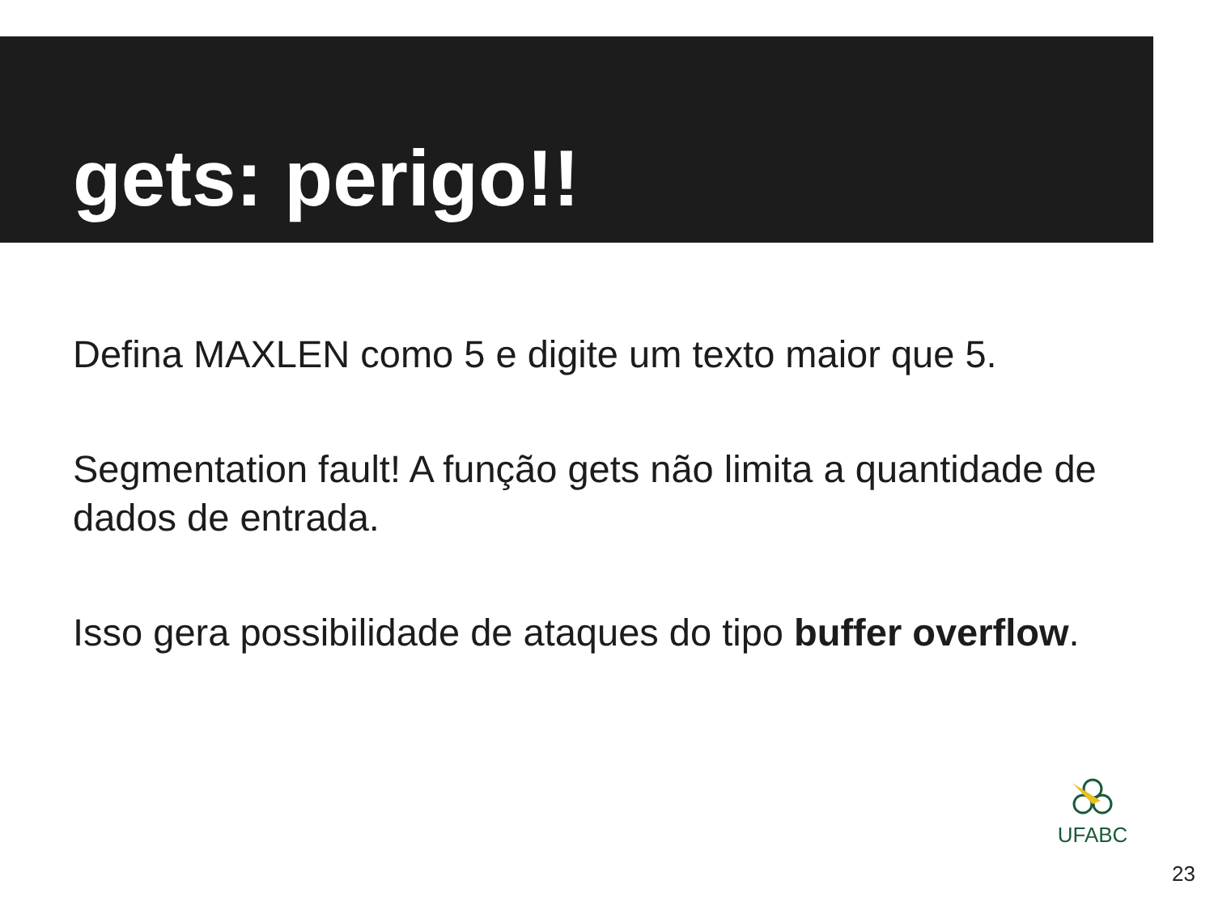gets: perigo!!
Defina MAXLEN como 5 e digite um texto maior que 5.
Segmentation fault! A função gets não limita a quantidade de dados de entrada.
Isso gera possibilidade de ataques do tipo buffer overflow.
UFABC
23